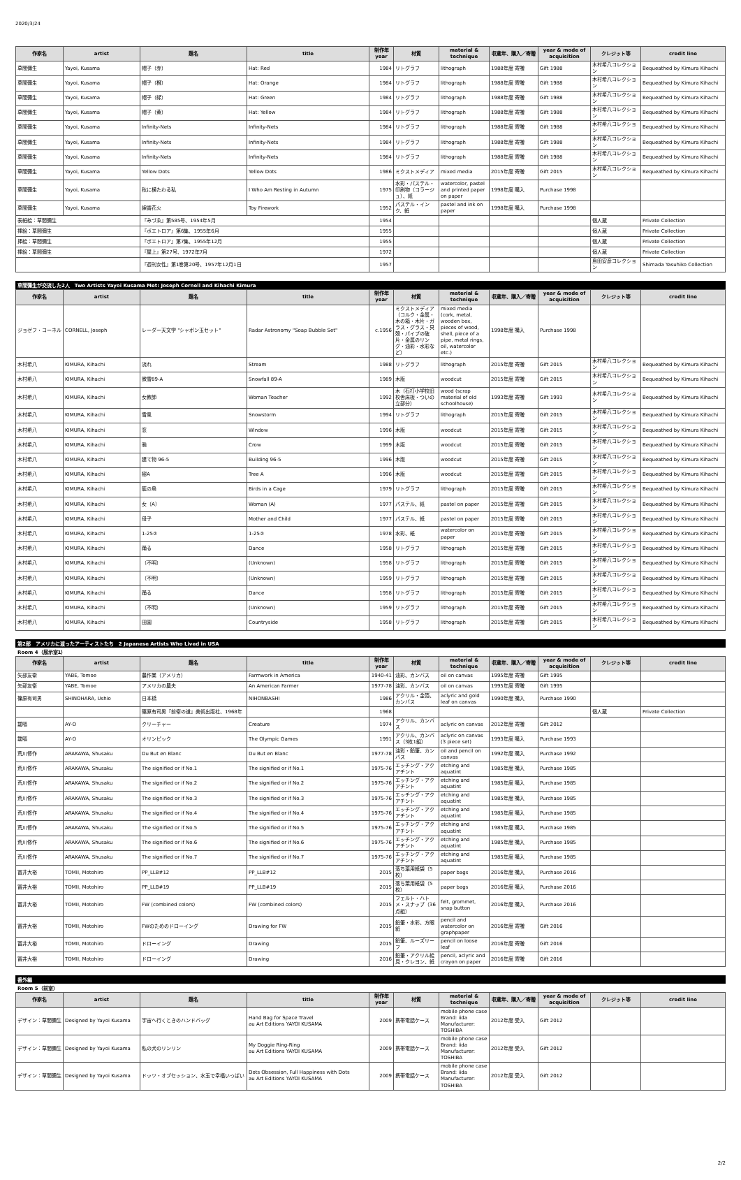2020/3/24
| 作家名 | artist | 題名 | title | 制作年 year | 材質 | material & technique | 収蔵年、購入／寄贈 | year & mode of acquisition | クレジット等 | credit line |
| --- | --- | --- | --- | --- | --- | --- | --- | --- | --- | --- |
| 草間彌生 | Yayoi, Kusama | 帽子（赤） | Hat: Red | 1984 | リトグラフ | lithograph | 1988年度 寄贈 | Gift 1988 | 木村希八コレクション | Bequeathed by Kimura Kihachi |
| 草間彌生 | Yayoi, Kusama | 帽子（橙） | Hat: Orange | 1984 | リトグラフ | lithograph | 1988年度 寄贈 | Gift 1988 | 木村希八コレクション | Bequeathed by Kimura Kihachi |
| 草間彌生 | Yayoi, Kusama | 帽子（緑） | Hat: Green | 1984 | リトグラフ | lithograph | 1988年度 寄贈 | Gift 1988 | 木村希八コレクション | Bequeathed by Kimura Kihachi |
| 草間彌生 | Yayoi, Kusama | 帽子（黄） | Hat: Yellow | 1984 | リトグラフ | lithograph | 1988年度 寄贈 | Gift 1988 | 木村希八コレクション | Bequeathed by Kimura Kihachi |
| 草間彌生 | Yayoi, Kusama | Infinity-Nets | Infinity-Nets | 1984 | リトグラフ | lithograph | 1988年度 寄贈 | Gift 1988 | 木村希八コレクション | Bequeathed by Kimura Kihachi |
| 草間彌生 | Yayoi, Kusama | Infinity-Nets | Infinity-Nets | 1984 | リトグラフ | lithograph | 1988年度 寄贈 | Gift 1988 | 木村希八コレクション | Bequeathed by Kimura Kihachi |
| 草間彌生 | Yayoi, Kusama | Infinity-Nets | Infinity-Nets | 1984 | リトグラフ | lithograph | 1988年度 寄贈 | Gift 1988 | 木村希八コレクション | Bequeathed by Kimura Kihachi |
| 草間彌生 | Yayoi, Kusama | Yellow Dots | Yellow Dots | 1986 | ミクストメディア | mixed media | 2015年度 寄贈 | Gift 2015 | 木村希八コレクション | Bequeathed by Kimura Kihachi |
| 草間彌生 | Yayoi, Kusama | 秋に横たわる私 | I Who Am Resting in Autumn | 1975 | 水彩・パステル・印刷物（コラージュ）、紙 | watercolor, pastel and printed paper on paper | 1998年度 購入 | Purchase 1998 | | |
| 草間彌生 | Yayoi, Kusama | 線香花火 | Toy Firework | 1952 | パステル・インク、紙 | pastel and ink on paper | 1998年度 購入 | Purchase 1998 | | |
| 表紙絵：草間彌生 | | 『みづゑ』第585号、1954年5月 | | 1954 | | | | | 個人蔵 | Private Collection |
| 挿絵：草間彌生 | | 『ポエトロア』第6集、1955年6月 | | 1955 | | | | | 個人蔵 | Private Collection |
| 挿絵：草間彌生 | | 『ポエトロア』第7集、1955年12月 | | 1955 | | | | | 個人蔵 | Private Collection |
| 挿絵：草間彌生 | | 『屋上』第27号、1972年7月 | | 1972 | | | | | 個人蔵 | Private Collection |
| | | 『週刊女性』第1巻第20号、1957年12月1日 | | 1957 | | | | | 島田安彦コレクション | Shimada Yasuhiko Collection |
草間彌生が交流した2人　Two Artists Yayoi Kusama Met: Joseph Cornell and Kihachi Kimura
| 作家名 | artist | 題名 | title | 制作年 year | 材質 | material & technique | 収蔵年、購入／寄贈 | year & mode of acquisition | クレジット等 | credit line |
| --- | --- | --- | --- | --- | --- | --- | --- | --- | --- | --- |
| ジョゼフ・コーネル | CORNELL, Joseph | レーダー天文学 "シャボン玉セット" | Radar Astronomy "Soap Bubble Set" | c.1956 | ミクストメディア（コルク・金属・木の箱・木片・ガラス・グラス・貝殻・パイプの破片・金属のリング・油彩・水彩など） | mixed media (cork, metal, wooden box, pieces of wood, shell, piece of a pipe, metal rings, oil, watercolor etc.) | 1998年度 購入 | Purchase 1998 | | |
| 木村希八 | KIMURA, Kihachi | 流れ | Stream | 1988 | リトグラフ | lithograph | 2015年度 寄贈 | Gift 2015 | 木村希八コレクション | Bequeathed by Kimura Kihachi |
| 木村希八 | KIMURA, Kihachi | 微雪89-A | Snowfall 89-A | 1989 | 木版 | woodcut | 2015年度 寄贈 | Gift 2015 | 木村希八コレクション | Bequeathed by Kimura Kihachi |
| 木村希八 | KIMURA, Kihachi | 女教師 | Woman Teacher | 1992 | 木（石打小学校旧校舎床板・ついの立部分） | wood (scrap material of old schoolhouse) | 1993年度 寄贈 | Gift 1993 | 木村希八コレクション | Bequeathed by Kimura Kihachi |
| 木村希八 | KIMURA, Kihachi | 雪風 | Snowstorm | 1994 | リトグラフ | lithograph | 2015年度 寄贈 | Gift 2015 | 木村希八コレクション | Bequeathed by Kimura Kihachi |
| 木村希八 | KIMURA, Kihachi | 窓 | Window | 1996 | 木版 | woodcut | 2015年度 寄贈 | Gift 2015 | 木村希八コレクション | Bequeathed by Kimura Kihachi |
| 木村希八 | KIMURA, Kihachi | 鴉 | Crow | 1999 | 木版 | woodcut | 2015年度 寄贈 | Gift 2015 | 木村希八コレクション | Bequeathed by Kimura Kihachi |
| 木村希八 | KIMURA, Kihachi | 建て物 96-5 | Building 96-5 | 1996 | 木版 | woodcut | 2015年度 寄贈 | Gift 2015 | 木村希八コレクション | Bequeathed by Kimura Kihachi |
| 木村希八 | KIMURA, Kihachi | 樹A | Tree A | 1996 | 木版 | woodcut | 2015年度 寄贈 | Gift 2015 | 木村希八コレクション | Bequeathed by Kimura Kihachi |
| 木村希八 | KIMURA, Kihachi | 籠の鳥 | Birds in a Cage | 1979 | リトグラフ | lithograph | 2015年度 寄贈 | Gift 2015 | 木村希八コレクション | Bequeathed by Kimura Kihachi |
| 木村希八 | KIMURA, Kihachi | 女（A） | Woman (A) | 1977 | パステル、紙 | pastel on paper | 2015年度 寄贈 | Gift 2015 | 木村希八コレクション | Bequeathed by Kimura Kihachi |
| 木村希八 | KIMURA, Kihachi | 母子 | Mother and Child | 1977 | パステル、紙 | pastel on paper | 2015年度 寄贈 | Gift 2015 | 木村希八コレクション | Bequeathed by Kimura Kihachi |
| 木村希八 | KIMURA, Kihachi | 1-25② | 1-25② | 1978 | 水彩、紙 | watercolor on paper | 2015年度 寄贈 | Gift 2015 | 木村希八コレクション | Bequeathed by Kimura Kihachi |
| 木村希八 | KIMURA, Kihachi | 踊る | Dance | 1958 | リトグラフ | lithograph | 2015年度 寄贈 | Gift 2015 | 木村希八コレクション | Bequeathed by Kimura Kihachi |
| 木村希八 | KIMURA, Kihachi | （不明） | (Unknown) | 1958 | リトグラフ | lithograph | 2015年度 寄贈 | Gift 2015 | 木村希八コレクション | Bequeathed by Kimura Kihachi |
| 木村希八 | KIMURA, Kihachi | （不明） | (Unknown) | 1959 | リトグラフ | lithograph | 2015年度 寄贈 | Gift 2015 | 木村希八コレクション | Bequeathed by Kimura Kihachi |
| 木村希八 | KIMURA, Kihachi | 踊る | Dance | 1958 | リトグラフ | lithograph | 2015年度 寄贈 | Gift 2015 | 木村希八コレクション | Bequeathed by Kimura Kihachi |
| 木村希八 | KIMURA, Kihachi | （不明） | (Unknown) | 1959 | リトグラフ | lithograph | 2015年度 寄贈 | Gift 2015 | 木村希八コレクション | Bequeathed by Kimura Kihachi |
| 木村希八 | KIMURA, Kihachi | 田園 | Countryside | 1958 | リトグラフ | lithograph | 2015年度 寄贈 | Gift 2015 | 木村希八コレクション | Bequeathed by Kimura Kihachi |
第2部　アメリカに渡ったアーティストたち　2 Japanese Artists Who Lived in USA
Room 4（展示室1）
| 作家名 | artist | 題名 | title | 制作年 year | 材質 | material & technique | 収蔵年、購入／寄贈 | year & mode of acquisition | クレジット等 | credit line |
| --- | --- | --- | --- | --- | --- | --- | --- | --- | --- | --- |
| 矢部友衛 | YABE, Tomoe | 農作業（アメリカ） | Farmwork in America | 1940-41 | 油彩、カンバス | oil on canvas | 1995年度 寄贈 | Gift 1995 | | |
| 矢部友衛 | YABE, Tomoe | アメリカの農夫 | An American Farmer | 1977-78 | 油彩、カンバス | oil on canvas | 1995年度 寄贈 | Gift 1995 | | |
| 篠原有司男 | SHINOHARA, Ushio | 日本橋 | NIHONBASHI | 1986 | アクリル・金箔、カンバス | aclyric and gold leaf on canvas | 1990年度 購入 | Purchase 1990 | | |
| | | 篠原有司男『前衛の道』美術出版社、1968年 | | 1968 | | | | | 個人蔵 | Private Collection |
| 靉嘔 | AY-O | クリーチャー | Creature | 1974 | アクリル、カンバス | aclyric on canvas | 2012年度 寄贈 | Gift 2012 | | |
| 靉嘔 | AY-O | オリンピック | The Olympic Games | 1991 | アクリル、カンバス（3枚1組） | aclyric on canvas (3 piece set) | 1993年度 購入 | Purchase 1993 | | |
| 荒川修作 | ARAKAWA, Shusaku | Du But en Blanc | Du But en Blanc | 1977-78 | 油彩・鉛筆、カンバス | oil and pencil on canvas | 1992年度 購入 | Purchase 1992 | | |
| 荒川修作 | ARAKAWA, Shusaku | The signified or if No.1 | The signified or if No.1 | 1975-76 | エッチング・アクアチント | etching and aquatint | 1985年度 購入 | Purchase 1985 | | |
| 荒川修作 | ARAKAWA, Shusaku | The signified or if No.2 | The signified or if No.2 | 1975-76 | エッチング・アクアチント | etching and aquatint | 1985年度 購入 | Purchase 1985 | | |
| 荒川修作 | ARAKAWA, Shusaku | The signified or if No.3 | The signified or if No.3 | 1975-76 | エッチング・アクアチント | etching and aquatint | 1985年度 購入 | Purchase 1985 | | |
| 荒川修作 | ARAKAWA, Shusaku | The signified or if No.4 | The signified or if No.4 | 1975-76 | エッチング・アクアチント | etching and aquatint | 1985年度 購入 | Purchase 1985 | | |
| 荒川修作 | ARAKAWA, Shusaku | The signified or if No.5 | The signified or if No.5 | 1975-76 | エッチング・アクアチント | etching and aquatint | 1985年度 購入 | Purchase 1985 | | |
| 荒川修作 | ARAKAWA, Shusaku | The signified or if No.6 | The signified or if No.6 | 1975-76 | エッチング・アクアチント | etching and aquatint | 1985年度 購入 | Purchase 1985 | | |
| 荒川修作 | ARAKAWA, Shusaku | The signified or if No.7 | The signified or if No.7 | 1975-76 | エッチング・アクアチント | etching and aquatint | 1985年度 購入 | Purchase 1985 | | |
| 冨井大裕 | TOMII, Motohiro | PP_LLB#12 | PP_LLB#12 | 2015 | 落ち葉用紙袋（5枚） | paper bags | 2016年度 購入 | Purchase 2016 | | |
| 冨井大裕 | TOMII, Motohiro | PP_LLB#19 | PP_LLB#19 | 2015 | 落ち葉用紙袋（5枚） | paper bags | 2016年度 購入 | Purchase 2016 | | |
| 冨井大裕 | TOMII, Motohiro | FW (combined colors) | FW (combined colors) | 2015 | フェルト・ハトメ・スナップ（36点組） | felt, grommet, snap button | 2016年度 購入 | Purchase 2016 | | |
| 冨井大裕 | TOMII, Motohiro | FWのためのドローイング | Drawing for FW | 2015 | 鉛筆・水彩、方眼紙 | pencil and watercolor on graphpaper | 2016年度 寄贈 | Gift 2016 | | |
| 冨井大裕 | TOMII, Motohiro | ドローイング | Drawing | 2015 | 鉛筆、ルーズリーフ | pencil on loose leaf | 2016年度 寄贈 | Gift 2016 | | |
| 冨井大裕 | TOMII, Motohiro | ドローイング | Drawing | 2016 | 鉛筆・アクリル絵具・クレヨン、紙 | pencil, aclyric and crayon on paper | 2016年度 寄贈 | Gift 2016 | | |
番外編
Room 5（前室）
| 作家名 | artist | 題名 | title | 制作年 year | 材質 | material & technique | 収蔵年、購入／寄贈 | year & mode of acquisition | クレジット等 | credit line |
| --- | --- | --- | --- | --- | --- | --- | --- | --- | --- | --- |
| デザイン：草間彌生 | Designed by Yayoi Kusama | 宇宙へ行くときのハンドバッグ | Hand Bag for Space Travel au Art Editions YAYOI KUSAMA | 2009 | 携帯電話ケース | mobile phone case Brand: iida Manufacturer: TOSHIBA | 2012年度 受入 | Gift 2012 | | |
| デザイン：草間彌生 | Designed by Yayoi Kusama | 私の犬のリンリン | My Doggie Ring-Ring au Art Editions YAYOI KUSAMA | 2009 | 携帯電話ケース | mobile phone case Brand: iida Manufacturer: TOSHIBA | 2012年度 受入 | Gift 2012 | | |
| デザイン：草間彌生 | Designed by Yayoi Kusama | ドッツ・オブセッション、水玉で幸福いっぱい | Dots Obsession, Full Happiness with Dots au Art Editions YAYOI KUSAMA | 2009 | 携帯電話ケース | mobile phone case Brand: iida Manufacturer: TOSHIBA | 2012年度 受入 | Gift 2012 | | |
2/2